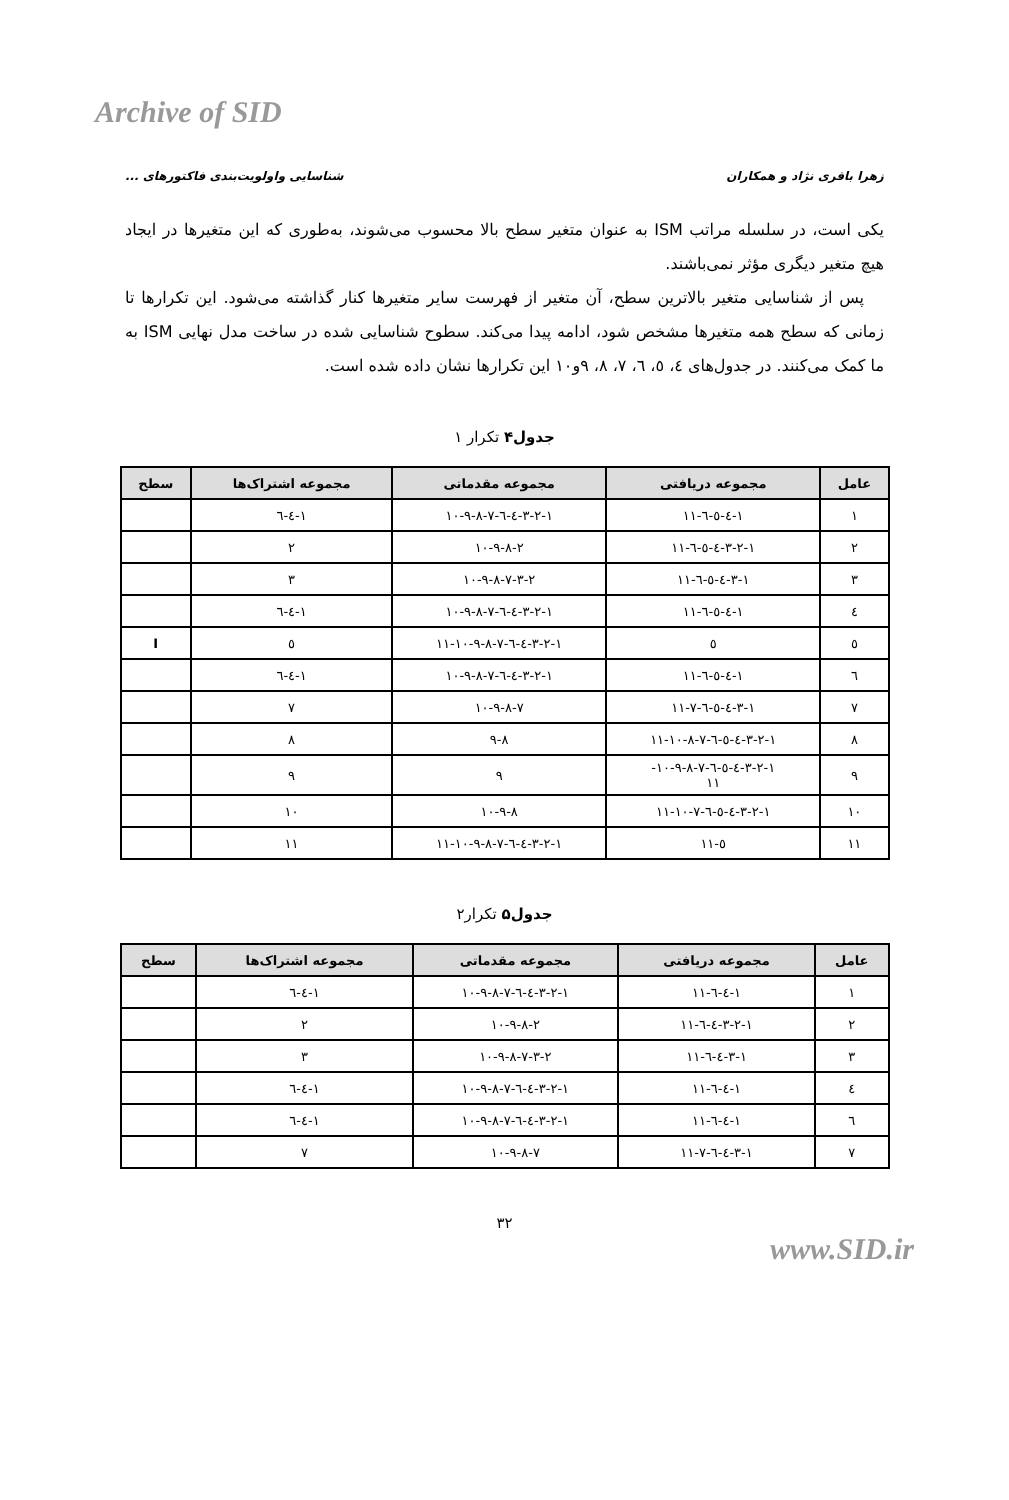Archive of SID
زهرا باقری نژاد و همکاران شناسایی واولویت‌بندی فاکتورهای ...
یکی است، در سلسله مراتب ISM به عنوان متغیر سطح بالا محسوب می‌شوند، به‌طوری که این متغیرها در ایجاد هیچ متغیر دیگری مؤثر نمی‌باشند.
پس از شناسایی متغیر بالاترین سطح، آن متغیر از فهرست سایر متغیرها کنار گذاشته می‌شود. این تکرارها تا زمانی که سطح همه متغیرها مشخص شود، ادامه پیدا می‌کند. سطوح شناسایی شده در ساخت مدل نهایی ISM به ما کمک می‌کنند. در جدول‌های ٤، ٥، ٦، ٧، ٨، ٩و١٠ این تکرارها نشان داده شده است.
جدول۴ تکرار ١
| عامل | مجموعه دریافتی | مجموعه مقدماتی | مجموعه اشتراک‌ها | سطح |
| --- | --- | --- | --- | --- |
| ١ | ١-٤-٥-٦-١١ | ١-٢-٣-٤-٦-٧-٨-٩-١٠ | ١-٤-٦ | |
| ٢ | ١-٢-٣-٤-٥-٦-١١ | ٢-٨-٩-١٠ | ٢ | |
| ٣ | ١-٣-٤-٥-٦-١١ | ٢-٣-٧-٨-٩-١٠ | ٣ | |
| ٤ | ١-٤-٥-٦-١١ | ١-٢-٣-٤-٦-٧-٨-٩-١٠ | ١-٤-٦ | |
| ٥ | ٥ | ١-٢-٣-٤-٦-٧-٨-٩-١٠-١١ | ٥ | I |
| ٦ | ١-٤-٥-٦-١١ | ١-٢-٣-٤-٦-٧-٨-٩-١٠ | ١-٤-٦ | |
| ٧ | ١-٣-٤-٥-٦-٧-١١ | ٧-٨-٩-١٠ | ٧ | |
| ٨ | ١-٢-٣-٤-٥-٦-٧-٨-١٠-١١ | ٨-٩ | ٨ | |
| ٩ | ١-٢-٣-٤-٥-٦-٧-٨-٩-١٠- ١١ | ٩ | ٩ | |
| ١٠ | ١-٢-٣-٤-٥-٦-٧-١٠-١١ | ٨-٩-١٠ | ١٠ | |
| ١١ | ٥-١١ | ١-٢-٣-٤-٦-٧-٨-٩-١٠-١١ | ١١ | |
جدول۵ تکرار٢
| عامل | مجموعه دریافتی | مجموعه مقدماتی | مجموعه اشتراک‌ها | سطح |
| --- | --- | --- | --- | --- |
| ١ | ١-٤-٦-١١ | ١-٢-٣-٤-٦-٧-٨-٩-١٠ | ١-٤-٦ | |
| ٢ | ١-٢-٣-٤-٦-١١ | ٢-٨-٩-١٠ | ٢ | |
| ٣ | ١-٣-٤-٦-١١ | ٢-٣-٧-٨-٩-١٠ | ٣ | |
| ٤ | ١-٤-٦-١١ | ١-٢-٣-٤-٦-٧-٨-٩-١٠ | ١-٤-٦ | |
| ٦ | ١-٤-٦-١١ | ١-٢-٣-٤-٦-٧-٨-٩-١٠ | ١-٤-٦ | |
| ٧ | ١-٣-٤-٦-٧-١١ | ٧-٨-٩-١٠ | ٧ | |
٣٢
www.SID.ir